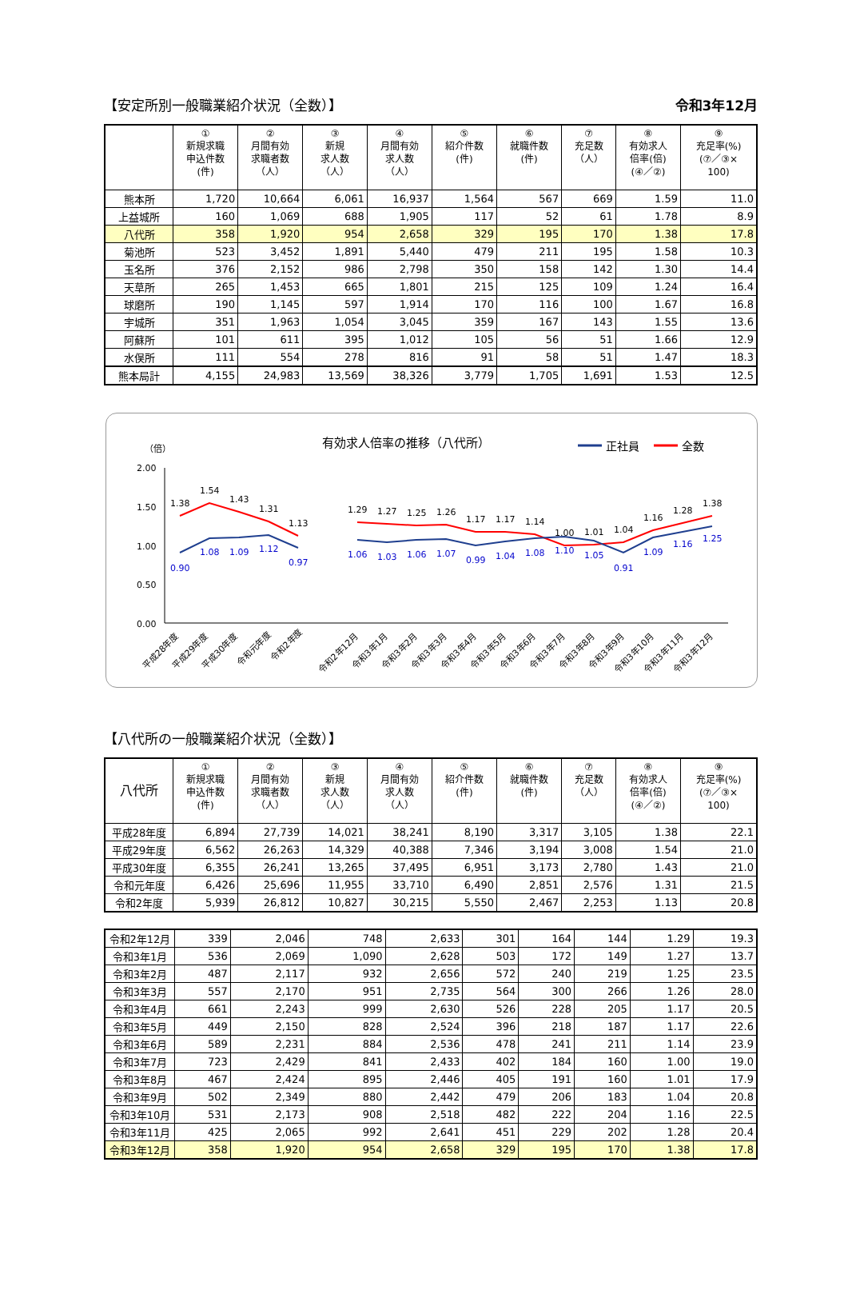【安定所別一般職業紹介状況（全数）】 令和3年12月
| | ① 新規求職 申込件数 (件) | ② 月間有効 求職者数 （人） | ③ 新規 求人数 （人） | ④ 月間有効 求人数 （人） | ⑤ 紹介件数 (件) | ⑥ 就職件数 (件) | ⑦ 充足数 （人） | ⑧ 有効求人 倍率(倍) (④／②) | ⑨ 充足率(%) (⑦／③× 100) |
| --- | --- | --- | --- | --- | --- | --- | --- | --- | --- |
| 熊本所 | 1,720 | 10,664 | 6,061 | 16,937 | 1,564 | 567 | 669 | 1.59 | 11.0 |
| 上益城所 | 160 | 1,069 | 688 | 1,905 | 117 | 52 | 61 | 1.78 | 8.9 |
| 八代所 | 358 | 1,920 | 954 | 2,658 | 329 | 195 | 170 | 1.38 | 17.8 |
| 菊池所 | 523 | 3,452 | 1,891 | 5,440 | 479 | 211 | 195 | 1.58 | 10.3 |
| 玉名所 | 376 | 2,152 | 986 | 2,798 | 350 | 158 | 142 | 1.30 | 14.4 |
| 天草所 | 265 | 1,453 | 665 | 1,801 | 215 | 125 | 109 | 1.24 | 16.4 |
| 球磨所 | 190 | 1,145 | 597 | 1,914 | 170 | 116 | 100 | 1.67 | 16.8 |
| 宇城所 | 351 | 1,963 | 1,054 | 3,045 | 359 | 167 | 143 | 1.55 | 13.6 |
| 阿蘇所 | 101 | 611 | 395 | 1,012 | 105 | 56 | 51 | 1.66 | 12.9 |
| 水俣所 | 111 | 554 | 278 | 816 | 91 | 58 | 51 | 1.47 | 18.3 |
| 熊本局計 | 4,155 | 24,983 | 13,569 | 38,326 | 3,779 | 1,705 | 1,691 | 1.53 | 12.5 |
有効求人倍率の推移（八代所）
正社員
全数
（倍）
2.00
1.50
1.00
0.50
0.00
1.38
1.54
1.43
1.31
1.13
0.90
1.08
1.09
1.12
0.97
1.29
1.27
1.25
1.26
1.17
1.17
1.14
1.00
1.01
1.04
1.16
1.28
1.38
1.06
1.03
1.06
1.07
0.99
1.04
1.08
1.10
1.05
0.91
1.09
1.16
1.25
平成28年度
平成29年度
平成30年度
令和元年度
令和2年度
令和2年12月
令和3年1月
令和3年2月
令和3年3月
令和3年4月
令和3年5月
令和3年6月
令和3年7月
令和3年8月
令和3年9月
令和3年10月
令和3年11月
令和3年12月
【八代所の一般職業紹介状況（全数）】
| 八代所 | ① 新規求職 申込件数 (件) | ② 月間有効 求職者数 （人） | ③ 新規 求人数 （人） | ④ 月間有効 求人数 （人） | ⑤ 紹介件数 (件) | ⑥ 就職件数 (件) | ⑦ 充足数 （人） | ⑧ 有効求人 倍率(倍) (④／②) | ⑨ 充足率(%) (⑦／③× 100) |
| --- | --- | --- | --- | --- | --- | --- | --- | --- | --- |
| 平成28年度 | 6,894 | 27,739 | 14,021 | 38,241 | 8,190 | 3,317 | 3,105 | 1.38 | 22.1 |
| 平成29年度 | 6,562 | 26,263 | 14,329 | 40,388 | 7,346 | 3,194 | 3,008 | 1.54 | 21.0 |
| 平成30年度 | 6,355 | 26,241 | 13,265 | 37,495 | 6,951 | 3,173 | 2,780 | 1.43 | 21.0 |
| 令和元年度 | 6,426 | 25,696 | 11,955 | 33,710 | 6,490 | 2,851 | 2,576 | 1.31 | 21.5 |
| 令和2年度 | 5,939 | 26,812 | 10,827 | 30,215 | 5,550 | 2,467 | 2,253 | 1.13 | 20.8 |
| 令和2年12月 | 339 | 2,046 | 748 | 2,633 | 301 | 164 | 144 | 1.29 | 19.3 |
| 令和3年1月 | 536 | 2,069 | 1,090 | 2,628 | 503 | 172 | 149 | 1.27 | 13.7 |
| 令和3年2月 | 487 | 2,117 | 932 | 2,656 | 572 | 240 | 219 | 1.25 | 23.5 |
| 令和3年3月 | 557 | 2,170 | 951 | 2,735 | 564 | 300 | 266 | 1.26 | 28.0 |
| 令和3年4月 | 661 | 2,243 | 999 | 2,630 | 526 | 228 | 205 | 1.17 | 20.5 |
| 令和3年5月 | 449 | 2,150 | 828 | 2,524 | 396 | 218 | 187 | 1.17 | 22.6 |
| 令和3年6月 | 589 | 2,231 | 884 | 2,536 | 478 | 241 | 211 | 1.14 | 23.9 |
| 令和3年7月 | 723 | 2,429 | 841 | 2,433 | 402 | 184 | 160 | 1.00 | 19.0 |
| 令和3年8月 | 467 | 2,424 | 895 | 2,446 | 405 | 191 | 160 | 1.01 | 17.9 |
| 令和3年9月 | 502 | 2,349 | 880 | 2,442 | 479 | 206 | 183 | 1.04 | 20.8 |
| 令和3年10月 | 531 | 2,173 | 908 | 2,518 | 482 | 222 | 204 | 1.16 | 22.5 |
| 令和3年11月 | 425 | 2,065 | 992 | 2,641 | 451 | 229 | 202 | 1.28 | 20.4 |
| 令和3年12月 | 358 | 1,920 | 954 | 2,658 | 329 | 195 | 170 | 1.38 | 17.8 |